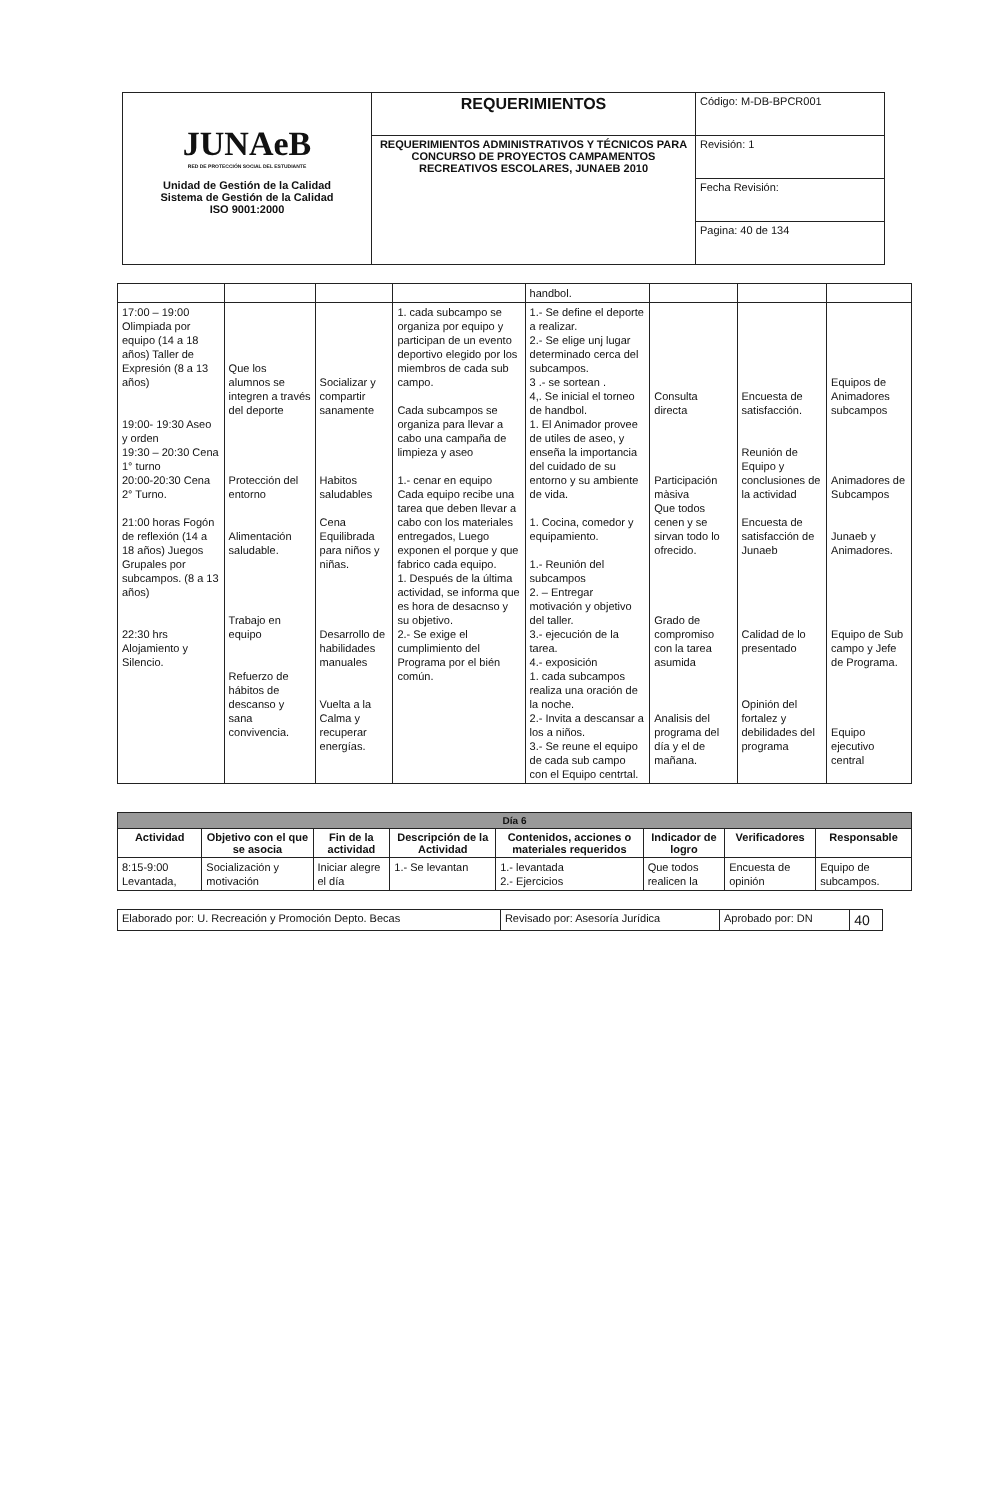| JUNAeB RED DE PROTECCIÓN SOCIAL DEL ESTUDIANTE Unidad de Gestión de la Calidad Sistema de Gestión de la Calidad ISO 9001:2000 | REQUERIMIENTOS | Código: M-DB-BPCR001 |
| | REQUERIMIENTOS ADMINISTRATIVOS Y TÉCNICOS PARA CONCURSO DE PROYECTOS CAMPAMENTOS RECREATIVOS ESCOLARES, JUNAEB 2010 | Revisión: 1 |
| | | Fecha Revisión: |
| | | Pagina: 40 de 134 |
| | | | | handbol. | | | |
| 17:00 – 19:00 Olimpiada por equipo (14 a 18 años) Taller de Expresión (8 a 13 años) 19:00- 19:30 Aseo y orden 19:30 – 20:30 Cena 1° turno 20:00-20:30 Cena 2° Turno. 21:00 horas Fogón de reflexión (14 a 18 años) Juegos Grupales por subcampos. (8 a 13 años) 22:30 hrs Alojamiento y Silencio. | Que los alumnos se integren a través del deporte Protección del entorno Alimentación saludable. Trabajo en equipo Refuerzo de hábitos de descanso y sana convivencia. | Socializar y compartir sanamente Habitos saludables Cena Equilibrada para niños y niñas. Desarrollo de habilidades manuales Vuelta a la Calma y recuperar energías. | 1. cada subcampo se organiza por equipo y participan de un evento deportivo elegido por los miembros de cada sub campo. Cada subcampos se organiza para llevar a cabo una campaña de limpieza y aseo 1.- cenar en equipo Cada equipo recibe una tarea que deben llevar a cabo con los materiales entregados, Luego exponen el porque y que fabrico cada equipo. 1. Después de la última actividad, se informa que es hora de desacnso y su objetivo. 2.- Se exige el cumplimiento del Programa por el bién común. | 1.- Se define el deporte a realizar. 2.- Se elige unj lugar determinado cerca del subcampos. 3 .- se sortean . 4,. Se inicial el torneo de handbol. 1. El Animador provee de utiles de aseo, y enseña la importancia del cuidado de su entorno y su ambiente de vida. 1. Cocina, comedor y equipamiento. 1.- Reunión del subcampos 2. – Entregar motivación y objetivo del taller. 3.- ejecución de la tarea. 4.- exposición 1. cada subcampos realiza una oración de la noche. 2.- Invita a descansar a los a niños. 3.- Se reune el equipo de cada sub campo con el Equipo centrtal. | Consulta directa Participación màsiva Que todos cenen y se sirvan todo lo ofrecido. Grado de compromiso con la tarea asumida Analisis del programa del día y el de mañana. | Encuesta de satisfacción. Reunión de Equipo y conclusiones de la actividad Encuesta de satisfacción de Junaeb Calidad de lo presentado Opinión del fortalez y debilidades del programa | Equipos de Animadores subcampos Animadores de Subcampos Junaeb y Animadores. Equipo de Sub campo y Jefe de Programa. Equipo ejecutivo central |
| Día 6 | | | | | | | |
| --- | --- | --- | --- | --- | --- | --- | --- |
| Actividad | Objetivo con el que se asocia | Fin de la actividad | Descripción de la Actividad | Contenidos, acciones o materiales requeridos | Indicador de logro | Verificadores | Responsable |
| 8:15-9:00 Levantada, | Socialización y motivación | Iniciar alegre el día | 1.- Se levantan | 1.- levantada 2.- Ejercicios | Que todos realicen la | Encuesta de opinión | Equipo de subcampos. |
| Elaborado por: U. Recreación y Promoción Depto. Becas | Revisado por: Asesoría Jurídica | Aprobado por: DN | 40 |